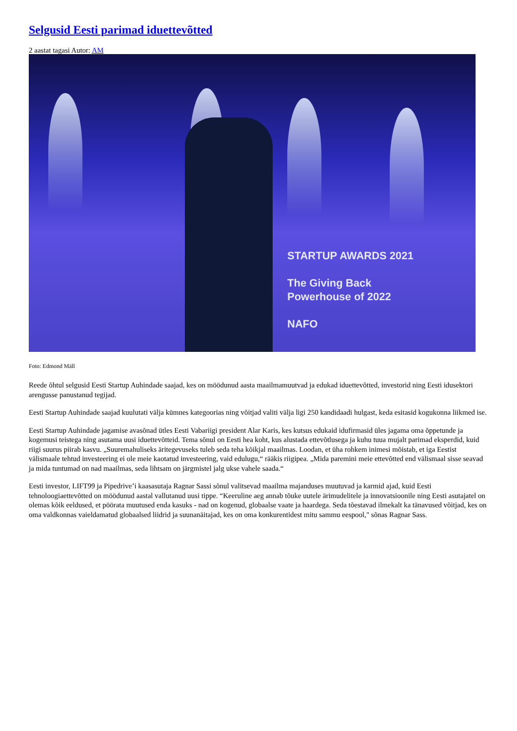Selgusid Eesti parimad iduettevõtted
2 aastat tagasi Autor: AM
STARTUP AWARDS 2021
The Giving Back
Powerhouse of 2022
NAFO
Foto: Edmond Mäll
Reede õhtul selgusid Eesti Startup Auhindade saajad, kes on möödunud aasta maailmamuutvad ja edukad iduettevõtted, investorid ning Eesti idusektori arengusse panustanud tegijad.
Eesti Startup Auhindade saajad kuulutati välja kümnes kategoorias ning võitjad valiti välja ligi 250 kandidaadi hulgast, keda esitasid kogukonna liikmed ise.
Eesti Startup Auhindade jagamise avasõnad ütles Eesti Vabariigi president Alar Karis, kes kutsus edukaid idufirmasid üles jagama oma õppetunde ja kogemusi teistega ning asutama uusi iduettevõtteid. Tema sõnul on Eesti hea koht, kus alustada ettevõtlusega ja kuhu tuua mujalt parimad eksperdid, kuid riigi suurus piirab kasvu. „Suuremahuliseks äritegevuseks tuleb seda teha kõikjal maailmas. Loodan, et üha rohkem inimesi mõistab, et iga Eestist välismaale tehtud investeering ei ole meie kaotatud investeering, vaid edulugu,“ rääkis riigipea. „Mida paremini meie ettevõtted end välismaal sisse seavad ja mida tuntumad on nad maailmas, seda lihtsam on järgmistel jalg ukse vahele saada.“
Eesti investor, LIFT99 ja Pipedrive’i kaasasutaja Ragnar Sassi sõnul valitsevad maailma majanduses muutuvad ja karmid ajad, kuid Eesti tehnoloogiaettevõtted on möödunud aastal vallutanud uusi tippe. “Keeruline aeg annab tõuke uutele ärimudelitele ja innovatsioonile ning Eesti asutajatel on olemas kõik eeldused, et pöörata muutused enda kasuks - nad on kogenud, globaalse vaate ja haardega. Seda tõestavad ilmekalt ka tänavused võitjad, kes on oma valdkonnas vaieldamatud globaalsed liidrid ja suunanäitajad, kes on oma konkurentidest mitu sammu eespool," sõnas Ragnar Sass.